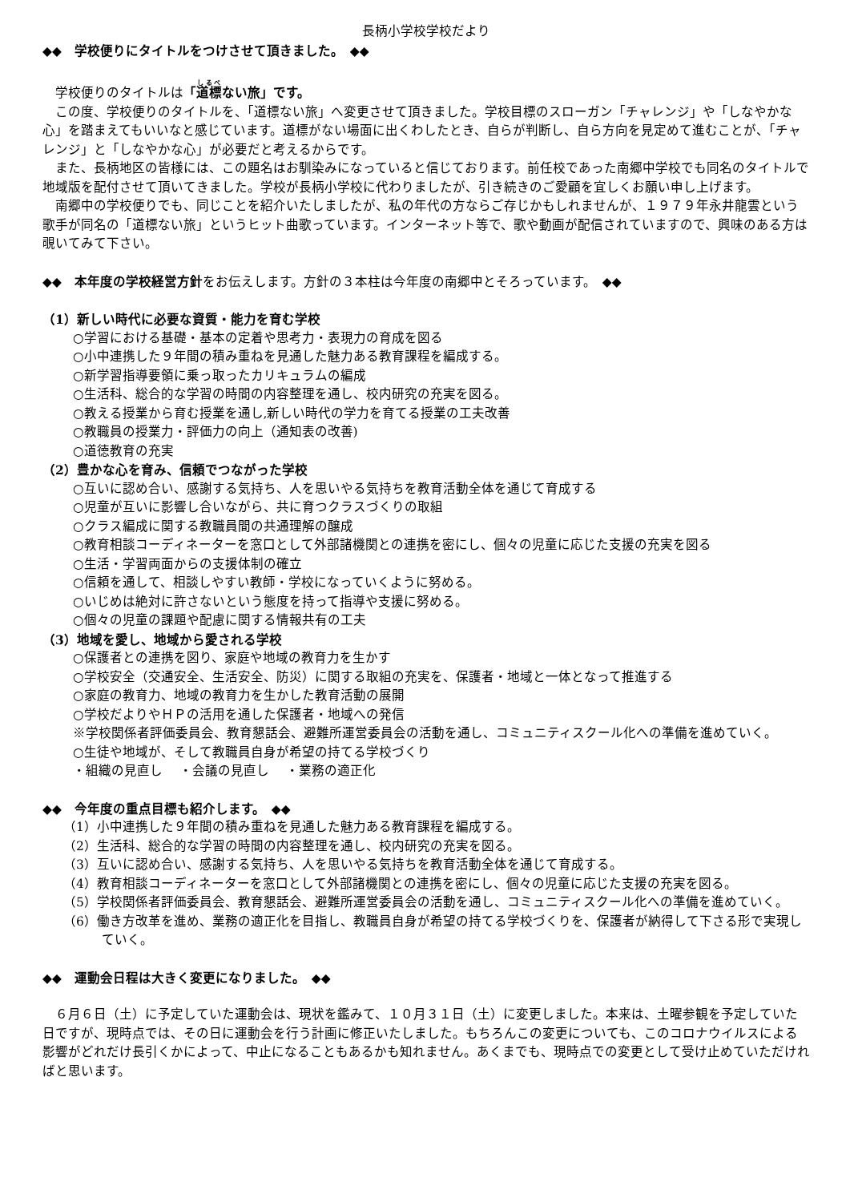長柄小学校学校だより
◆◆　学校便りにタイトルをつけさせて頂きました。　◆◆
学校便りのタイトルは「道標ない旅」です。
この度、学校便りのタイトルを、「道標ない旅」へ変更させて頂きました。学校目標のスローガン「チャレンジ」や「しなやかな心」を踏まえてもいいなと感じています。道標がない場面に出くわしたとき、自らが判断し、自ら方向を見定めて進むことが、「チャレンジ」と「しなやかな心」が必要だと考えるからです。
また、長柄地区の皆様には、この題名はお馴染みになっていると信じております。前任校であった南郷中学校でも同名のタイトルで地域版を配付させて頂いてきました。学校が長柄小学校に代わりましたが、引き続きのご愛顧を宜しくお願い申し上げます。
南郷中の学校便りでも、同じことを紹介いたしましたが、私の年代の方ならご存じかもしれませんが、１９７９年永井龍雲という歌手が同名の「道標ない旅」というヒット曲歌っています。インターネット等で、歌や動画が配信されていますので、興味のある方は覗いてみて下さい。
◆◆　本年度の学校経営方針をお伝えします。方針の３本柱は今年度の南郷中とそろっています。　◆◆
（1）新しい時代に必要な資質・能力を育む学校
○学習における基礎・基本の定着や思考力・表現力の育成を図る
○小中連携した９年間の積み重ねを見通した魅力ある教育課程を編成する。
○新学習指導要領に乗っ取ったカリキュラムの編成
○生活科、総合的な学習の時間の内容整理を通し、校内研究の充実を図る。
○教える授業から育む授業を通し,新しい時代の学力を育てる授業の工夫改善
○教職員の授業力・評価力の向上（通知表の改善)
○道徳教育の充実
（2）豊かな心を育み、信頼でつながった学校
○互いに認め合い、感謝する気持ち、人を思いやる気持ちを教育活動全体を通じて育成する
○児童が互いに影響し合いながら、共に育つクラスづくりの取組
○クラス編成に関する教職員間の共通理解の醸成
○教育相談コーディネーターを窓口として外部諸機関との連携を密にし、個々の児童に応じた支援の充実を図る
○生活・学習両面からの支援体制の確立
○信頼を通して、相談しやすい教師・学校になっていくように努める。
○いじめは絶対に許さないという態度を持って指導や支援に努める。
○個々の児童の課題や配慮に関する情報共有の工夫
（3）地域を愛し、地域から愛される学校
○保護者との連携を図り、家庭や地域の教育力を生かす
○学校安全（交通安全、生活安全、防災）に関する取組の充実を、保護者・地域と一体となって推進する
○家庭の教育力、地域の教育力を生かした教育活動の展開
○学校だよりやＨＰの活用を通した保護者・地域への発信
※学校関係者評価委員会、教育懇話会、避難所運営委員会の活動を通し、コミュニティスクール化への準備を進めていく。
○生徒や地域が、そして教職員自身が希望の持てる学校づくり
・組織の見直し　 ・会議の見直し　 ・業務の適正化
◆◆　今年度の重点目標も紹介します。　◆◆
（1）小中連携した９年間の積み重ねを見通した魅力ある教育課程を編成する。
（2）生活科、総合的な学習の時間の内容整理を通し、校内研究の充実を図る。
（3）互いに認め合い、感謝する気持ち、人を思いやる気持ちを教育活動全体を通じて育成する。
（4）教育相談コーディネーターを窓口として外部諸機関との連携を密にし、個々の児童に応じた支援の充実を図る。
（5）学校関係者評価委員会、教育懇話会、避難所運営委員会の活動を通し、コミュニティスクール化への準備を進めていく。
（6）働き方改革を進め、業務の適正化を目指し、教職員自身が希望の持てる学校づくりを、保護者が納得して下さる形で実現していく。
◆◆　運動会日程は大きく変更になりました。　◆◆
６月６日（土）に予定していた運動会は、現状を鑑みて、１０月３１日（土）に変更しました。本来は、土曜参観を予定していた日ですが、現時点では、その日に運動会を行う計画に修正いたしました。もちろんこの変更についても、このコロナウイルスによる影響がどれだけ長引くかによって、中止になることもあるかも知れません。あくまでも、現時点での変更として受け止めていただければと思います。